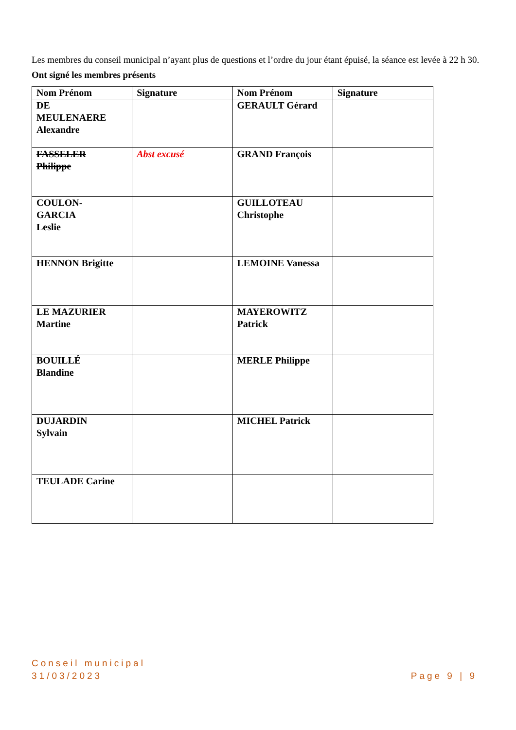Les membres du conseil municipal n’ayant plus de questions et l’ordre du jour étant épuisé, la séance est levée à 22 h 30.
Ont signé les membres présents
| Nom Prénom | Signature | Nom Prénom | Signature |
| --- | --- | --- | --- |
| DE MEULENAERE Alexandre | | GERAULT Gérard | |
| FASSELER Philippe | Abst excusé | GRAND François | |
| COULON- GARCIA Leslie | | GUILLOTEAU Christophe | |
| HENNON Brigitte | | LEMOINE Vanessa | |
| LE MAZURIER Martine | | MAYEROWITZ Patrick | |
| BOUILLÉ Blandine | | MERLE Philippe | |
| DUJARDIN Sylvain | | MICHEL Patrick | |
| TEULADE Carine | | | |
Conseil municipal
31/03/2023
Page 9 | 9